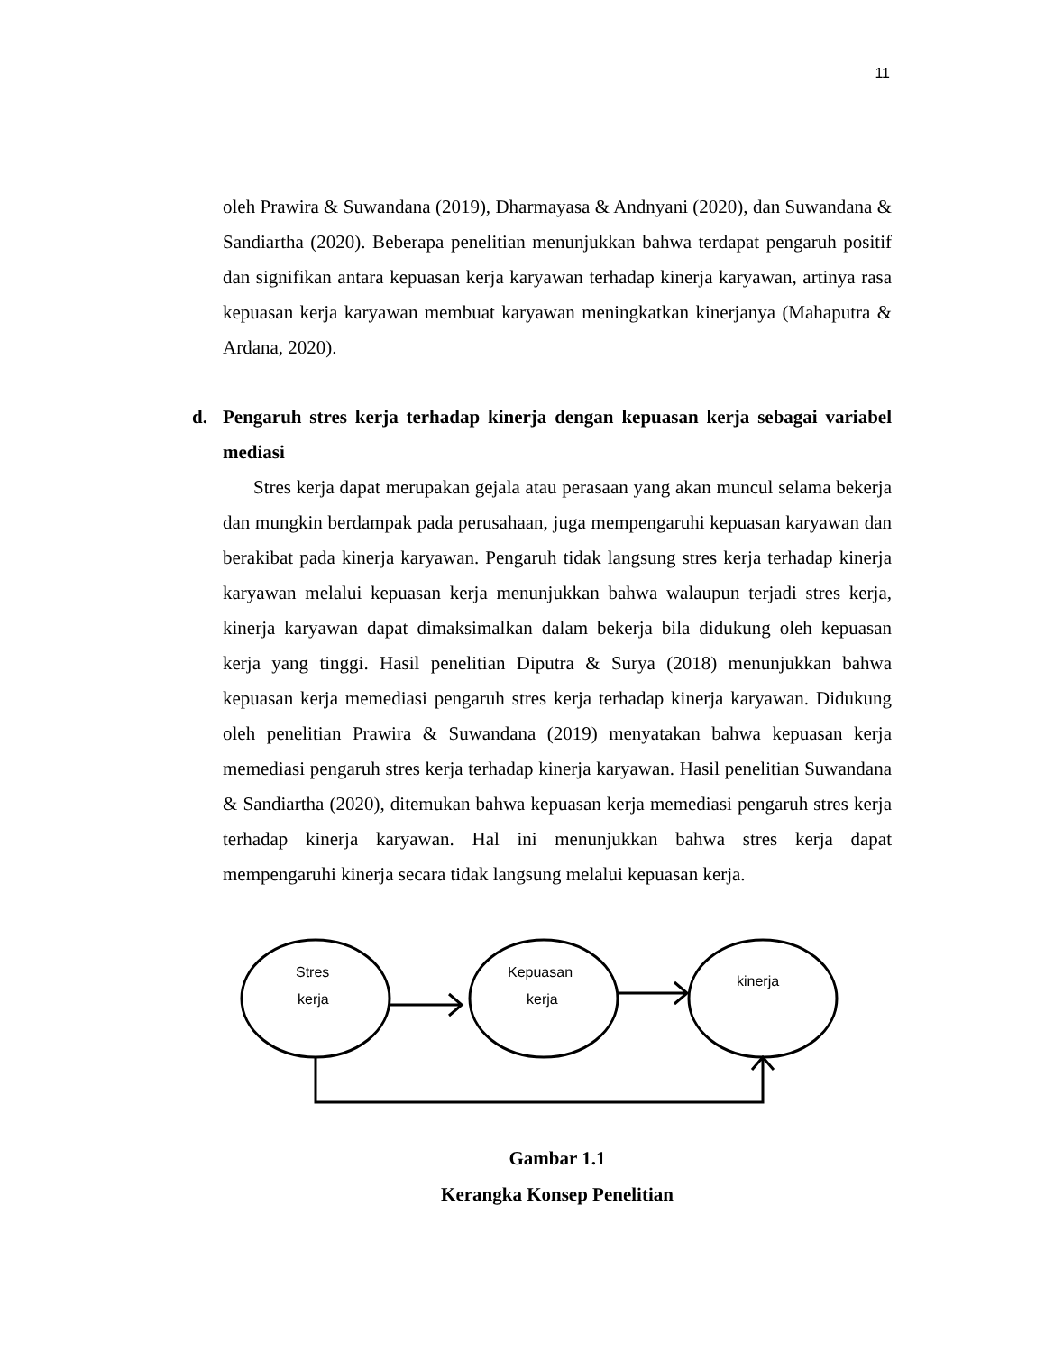11
oleh Prawira & Suwandana (2019), Dharmayasa & Andnyani (2020), dan Suwandana & Sandiartha (2020). Beberapa penelitian menunjukkan bahwa terdapat pengaruh positif dan signifikan antara kepuasan kerja karyawan terhadap kinerja karyawan, artinya rasa kepuasan kerja karyawan membuat karyawan meningkatkan kinerjanya (Mahaputra & Ardana, 2020).
d. Pengaruh stres kerja terhadap kinerja dengan kepuasan kerja sebagai variabel mediasi
Stres kerja dapat merupakan gejala atau perasaan yang akan muncul selama bekerja dan mungkin berdampak pada perusahaan, juga mempengaruhi kepuasan karyawan dan berakibat pada kinerja karyawan. Pengaruh tidak langsung stres kerja terhadap kinerja karyawan melalui kepuasan kerja menunjukkan bahwa walaupun terjadi stres kerja, kinerja karyawan dapat dimaksimalkan dalam bekerja bila didukung oleh kepuasan kerja yang tinggi. Hasil penelitian Diputra & Surya (2018) menunjukkan bahwa kepuasan kerja memediasi pengaruh stres kerja terhadap kinerja karyawan. Didukung oleh penelitian Prawira & Suwandana (2019) menyatakan bahwa kepuasan kerja memediasi pengaruh stres kerja terhadap kinerja karyawan. Hasil penelitian Suwandana & Sandiartha (2020), ditemukan bahwa kepuasan kerja memediasi pengaruh stres kerja terhadap kinerja karyawan. Hal ini menunjukkan bahwa stres kerja dapat mempengaruhi kinerja secara tidak langsung melalui kepuasan kerja.
Stres
kerja
Kepuasan
kerja
kinerja
Gambar 1.1
Kerangka Konsep Penelitian